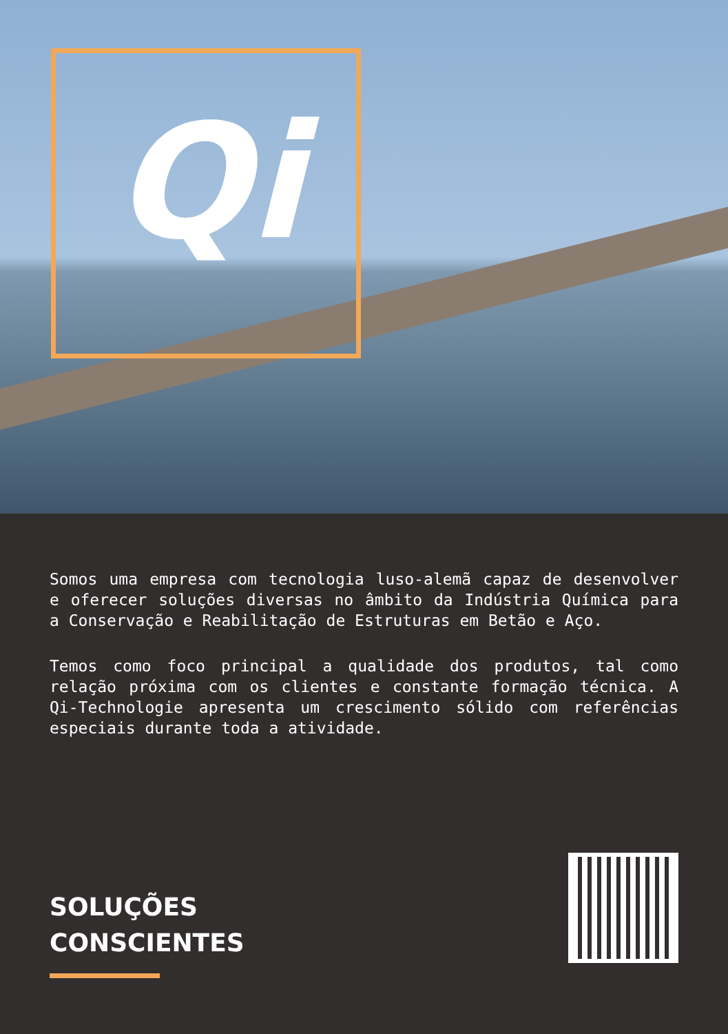Qi
Somos uma empresa com tecnologia luso-alemã capaz de desenvolver e oferecer soluções diversas no âmbito da Indústria Química para a Conservação e Reabilitação de Estruturas em Betão e Aço.
Temos como foco principal a qualidade dos produtos, tal como relação próxima com os clientes e constante formação técnica. A Qi-Technologie apresenta um crescimento sólido com referências especiais durante toda a atividade.
SOLUÇÕES
CONSCIENTES